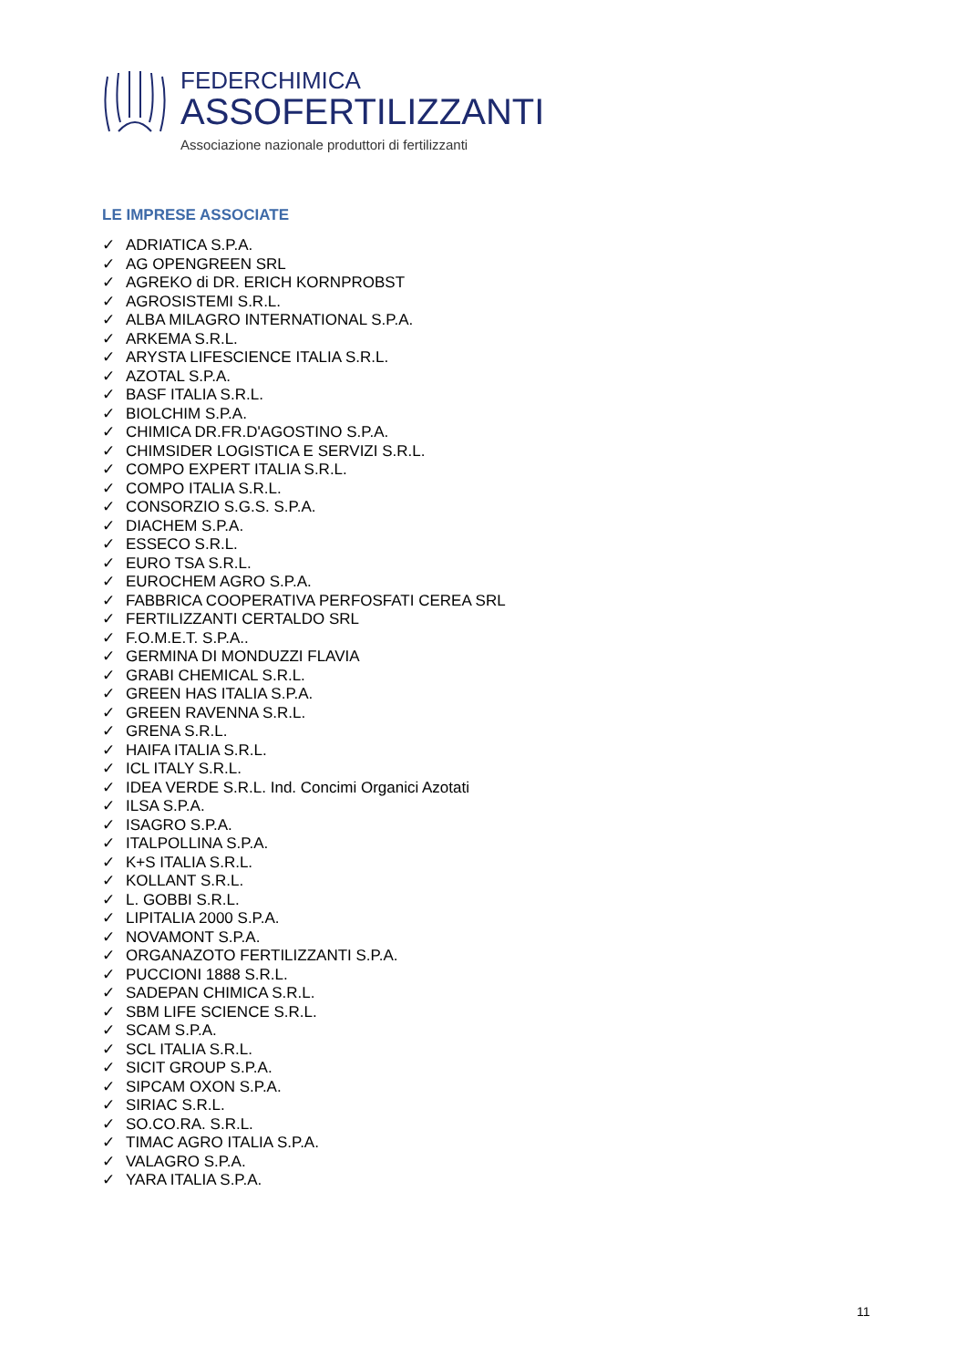FEDERCHIMICA
ASSOFERTILIZZANTI
Associazione nazionale produttori di fertilizzanti
LE IMPRESE ASSOCIATE
✓ ADRIATICA S.P.A.
✓ AG OPENGREEN SRL
✓ AGREKO di DR. ERICH KORNPROBST
✓ AGROSISTEMI S.R.L.
✓ ALBA MILAGRO INTERNATIONAL S.P.A.
✓ ARKEMA S.R.L.
✓ ARYSTA LIFESCIENCE ITALIA S.R.L.
✓ AZOTAL S.P.A.
✓ BASF ITALIA S.R.L.
✓ BIOLCHIM S.P.A.
✓ CHIMICA DR.FR.D'AGOSTINO S.P.A.
✓ CHIMSIDER LOGISTICA E SERVIZI S.R.L.
✓ COMPO EXPERT ITALIA S.R.L.
✓ COMPO ITALIA S.R.L.
✓ CONSORZIO S.G.S. S.P.A.
✓ DIACHEM S.P.A.
✓ ESSECO S.R.L.
✓ EURO TSA S.R.L.
✓ EUROCHEM AGRO S.P.A.
✓ FABBRICA COOPERATIVA PERFOSFATI CEREA SRL
✓ FERTILIZZANTI CERTALDO SRL
✓ F.O.M.E.T. S.P.A..
✓ GERMINA DI MONDUZZI FLAVIA
✓ GRABI CHEMICAL S.R.L.
✓ GREEN HAS ITALIA S.P.A.
✓ GREEN RAVENNA S.R.L.
✓ GRENA S.R.L.
✓ HAIFA ITALIA S.R.L.
✓ ICL ITALY S.R.L.
✓ IDEA VERDE S.R.L. Ind. Concimi Organici Azotati
✓ ILSA S.P.A.
✓ ISAGRO S.P.A.
✓ ITALPOLLINA S.P.A.
✓ K+S ITALIA S.R.L.
✓ KOLLANT S.R.L.
✓ L. GOBBI S.R.L.
✓ LIPITALIA 2000 S.P.A.
✓ NOVAMONT S.P.A.
✓ ORGANAZOTO FERTILIZZANTI S.P.A.
✓ PUCCIONI 1888 S.R.L.
✓ SADEPAN CHIMICA S.R.L.
✓ SBM LIFE SCIENCE S.R.L.
✓ SCAM S.P.A.
✓ SCL ITALIA S.R.L.
✓ SICIT GROUP S.P.A.
✓ SIPCAM OXON S.P.A.
✓ SIRIAC S.R.L.
✓ SO.CO.RA. S.R.L.
✓ TIMAC AGRO ITALIA S.P.A.
✓ VALAGRO S.P.A.
✓ YARA ITALIA S.P.A.
11